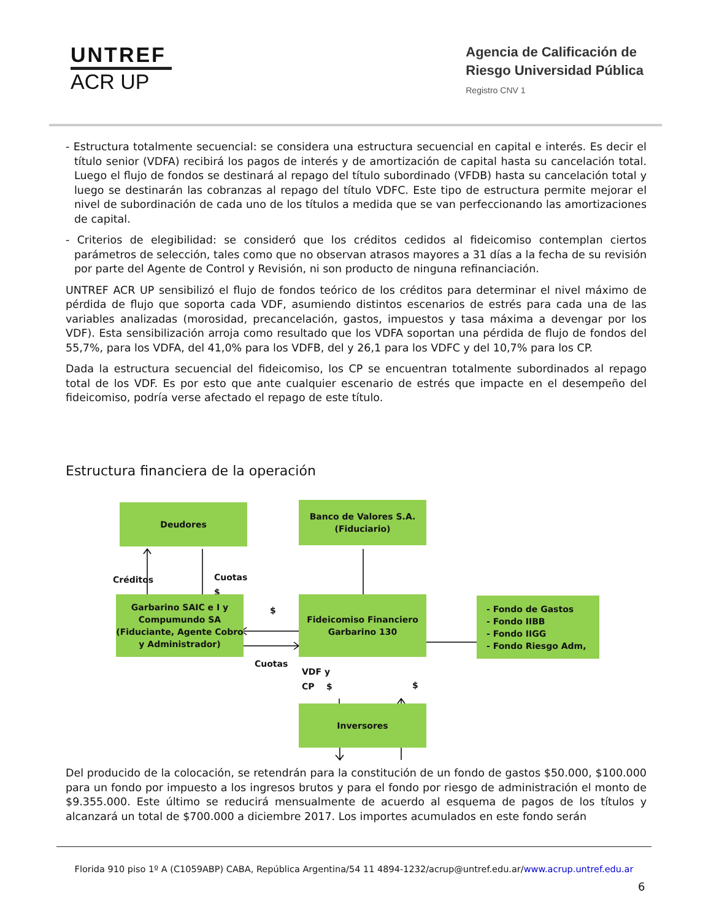UNTREF
ACR UP
Agencia de Calificación de
Riesgo Universidad Pública
Registro CNV 1
- Estructura totalmente secuencial: se considera una estructura secuencial en capital e interés. Es decir el título senior (VDFA) recibirá los pagos de interés y de amortización de capital hasta su cancelación total. Luego el flujo de fondos se destinará al repago del título subordinado (VFDB) hasta su cancelación total y luego se destinarán las cobranzas al repago del título VDFC. Este tipo de estructura permite mejorar el nivel de subordinación de cada uno de los títulos a medida que se van perfeccionando las amortizaciones de capital.
- Criterios de elegibilidad: se consideró que los créditos cedidos al fideicomiso contemplan ciertos parámetros de selección, tales como que no observan atrasos mayores a 31 días a la fecha de su revisión por parte del Agente de Control y Revisión, ni son producto de ninguna refinanciación.
UNTREF ACR UP sensibilizó el flujo de fondos teórico de los créditos para determinar el nivel máximo de pérdida de flujo que soporta cada VDF, asumiendo distintos escenarios de estrés para cada una de las variables analizadas (morosidad, precancelación, gastos, impuestos y tasa máxima a devengar por los VDF). Esta sensibilización arroja como resultado que los VDFA soportan una pérdida de flujo de fondos del 55,7%, para los VDFA, del 41,0% para los VDFB, del y 26,1 para los VDFC y del 10,7% para los CP.
Dada la estructura secuencial del fideicomiso, los CP se encuentran totalmente subordinados al repago total de los VDF. Es por esto que ante cualquier escenario de estrés que impacte en el desempeño del fideicomiso, podría verse afectado el repago de este título.
Estructura financiera de la operación
Deudores
Banco de Valores S.A.
(Fiduciario)
Créditos
Cuotas
$
Garbarino SAIC e I y Compumundo SA (Fiduciante, Agente Cobro y Administrador)
$
Cuotas
Fideicomiso Financiero
Garbarino 130
- Fondo de Gastos
- Fondo IIBB
- Fondo IIGG
- Fondo Riesgo Adm,
VDF y
CP $
$
Inversores
Del producido de la colocación, se retendrán para la constitución de un fondo de gastos $50.000, $100.000 para un fondo por impuesto a los ingresos brutos y para el fondo por riesgo de administración el monto de $9.355.000. Este último se reducirá mensualmente de acuerdo al esquema de pagos de los títulos y alcanzará un total de $700.000 a diciembre 2017. Los importes acumulados en este fondo serán
Florida 910 piso 1º A (C1059ABP) CABA, República Argentina/54 11 4894-1232/acrup@untref.edu.ar/www.acrup.untref.edu.ar
6